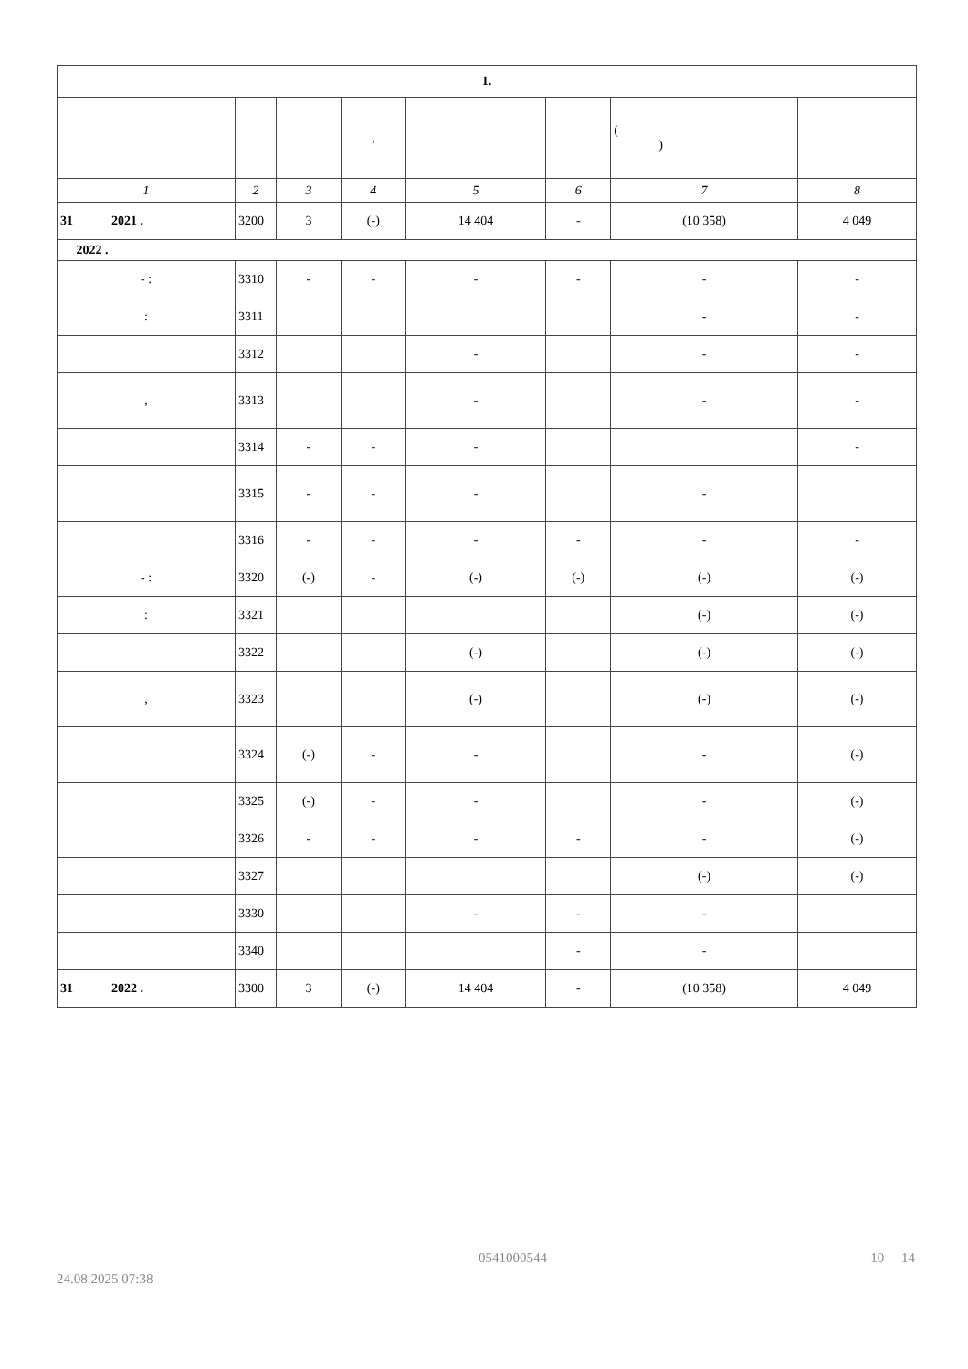| 1. | | | | | | | |
| --- | --- | --- | --- | --- | --- | --- | --- |
| | | | , | | | ( ) | |
| 1 | 2 | 3 | 4 | 5 | 6 | 7 | 8 |
| 31 2021 . | 3200 | 3 | (-) | 14 404 | - | (10 358) | 4 049 |
| 2022 . | | | | | | | |
| - : | 3310 | - | - | - | - | - | - |
| : | 3311 | | | | | - | - |
| | 3312 | | | - | | - | - |
| , | 3313 | | | - | | - | - |
| | 3314 | - | - | - | | | - |
| | 3315 | - | - | - | | - | |
| | 3316 | - | - | - | - | - | - |
| - : | 3320 | (-) | - | (-) | (-) | (-) | (-) |
| : | 3321 | | | | | (-) | (-) |
| | 3322 | | | (-) | | (-) | (-) |
| , | 3323 | | | (-) | | (-) | (-) |
| | 3324 | (-) | - | - | | - | (-) |
| | 3325 | (-) | - | - | | - | (-) |
| | 3326 | - | - | - | - | - | (-) |
| | 3327 | | | | | (-) | (-) |
| | 3330 | | | - | - | - | |
| | 3340 | | | | - | - | |
| 31 2022 . | 3300 | 3 | (-) | 14 404 | - | (10 358) | 4 049 |
0541000544 10 14
24.08.2025 07:38